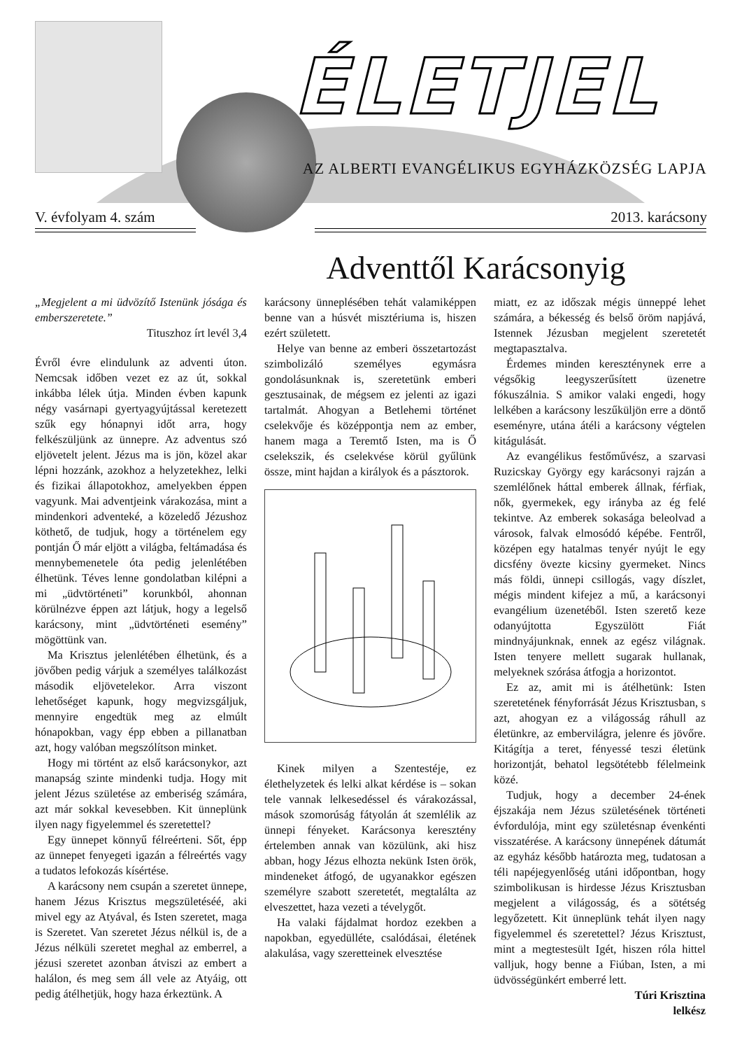ÉLETJEL
AZ ALBERTI EVANGÉLIKUS EGYHÁZKÖZSÉG LAPJA
V. évfolyam 4. szám 2013. karácsony
Adventtől Karácsonyig
„Megjelent a mi üdvözítő Istenünk jósága és emberszeretete.”
Tituszhoz írt levél 3,4
Évről évre elindulunk az adventi úton. Nemcsak időben vezet ez az út, sokkal inkábba lélek útja. Minden évben kapunk négy vasárnapi gyertyagyújtással keretezett szűk egy hónapnyi időt arra, hogy felkészüljünk az ünnepre. Az adventus szó eljövetelt jelent. Jézus ma is jön, közel akar lépni hozzánk, azokhoz a helyzetekhez, lelki és fizikai állapotokhoz, amelyekben éppen vagyunk. Mai adventjeink várakozása, mint a mindenkori adventeké, a közeledő Jézushoz köthető, de tudjuk, hogy a történelem egy pontján Ő már eljött a világba, feltámadása és mennybemenetele óta pedig jelenlétében élhetünk. Téves lenne gondolatban kilépni a mi „üdvtörténeti” korunkból, ahonnan körülnézve éppen azt látjuk, hogy a legelső karácsony, mint „üdvtörténeti esemény” mögöttünk van.
Ma Krisztus jelenlétében élhetünk, és a jövőben pedig várjuk a személyes találkozást második eljövetelekor. Arra viszont lehetőséget kapunk, hogy megvizsgáljuk, mennyire engedtük meg az elmúlt hónapokban, vagy épp ebben a pillanatban azt, hogy valóban megszólítson minket.
Hogy mi történt az első karácsonykor, azt manapság szinte mindenki tudja. Hogy mit jelent Jézus születése az emberiség számára, azt már sokkal kevesebben. Kit ünneplünk ilyen nagy figyelemmel és szeretettel?
Egy ünnepet könnyű félreérteni. Sőt, épp az ünnepet fenyegeti igazán a félreértés vagy a tudatos lefokozás kísértése.
A karácsony nem csupán a szeretet ünnepe, hanem Jézus Krisztus megszületéséé, aki mivel egy az Atyával, és Isten szeretet, maga is Szeretet. Van szeretet Jézus nélkül is, de a Jézus nélküli szeretet meghal az emberrel, a jézusi szeretet azonban átviszi az embert a halálon, és meg sem áll vele az Atyáig, ott pedig átélhetjük, hogy haza érkeztünk. A
karácsony ünneplésében tehát valamiképpen benne van a húsvét misztériuma is, hiszen ezért született.
Helye van benne az emberi összetartozást szimbolizáló személyes egymásra gondolásunknak is, szeretetünk emberi gesztusainak, de mégsem ez jelenti az igazi tartalmát. Ahogyan a Betlehemi történet cselekvője és középpontja nem az ember, hanem maga a Teremtő Isten, ma is Ő cselekszik, és cselekvése körül gyűlünk össze, mint hajdan a királyok és a pásztorok.
Kinek milyen a Szentestéje, ez élethelyzetek és lelki alkat kérdése is – sokan tele vannak lelkesedéssel és várakozással, mások szomorúság fátyolán át szemlélik az ünnepi fényeket. Karácsonya keresztény értelemben annak van közülünk, aki hisz abban, hogy Jézus elhozta nekünk Isten örök, mindeneket átfogó, de ugyanakkor egészen személyre szabott szeretetét, megtalálta az elveszettet, haza vezeti a tévelygőt.
Ha valaki fájdalmat hordoz ezekben a napokban, egyedülléte, csalódásai, életének alakulása, vagy szeretteinek elvesztése
miatt, ez az időszak mégis ünneppé lehet számára, a békesség és belső öröm napjává, Istennek Jézusban megjelent szeretetét megtapasztalva.
Érdemes minden keresztény­nek erre a végsőkig leegyszerűsített üzenetre fókuszálnia. S amikor valaki engedi, hogy lelkében a karácsony leszűküljön erre a döntő eseményre, utána átéli a karácsony végtelen kitágulását.
Az evangélikus festőművész, a szarvasi Ruzicskay György egy karácsonyi rajzán a szemlélőnek háttal emberek állnak, férfiak, nők, gyermekek, egy irányba az ég felé tekintve. Az emberek sokasága beleolvad a városok, falvak elmosódó képébe. Fentről, középen egy hatalmas tenyér nyújt le egy dicsfény övezte kicsiny gyermeket. Nincs más földi, ünnepi csillogás, vagy díszlet, mégis mindent kifejez a mű, a karácsonyi evangélium üzenetéből. Isten szerető keze odanyújtotta Egyszülött Fiát mindnyájunknak, ennek az egész világnak. Isten tenyere mellett sugarak hullanak, melyeknek szórása átfogja a horizontot.
Ez az, amit mi is átélhetünk: Isten szeretetének fényforrását Jézus Krisztusban, s azt, ahogyan ez a világosság ráhull az életünkre, az embervilágra, jelenre és jövőre. Kitágítja a teret, fényessé teszi életünk horizontját, behatol legsötétebb félelmeink közé.
Tudjuk, hogy a december 24-ének éjszakája nem Jézus születésének történeti évfordulója, mint egy születésnap évenkénti visszatérése. A karácsony ünnepének dátumát az egyház később határozta meg, tudatosan a téli napéjegyenlőség utáni időpontban, hogy szimbolikusan is hirdesse Jézus Krisztusban megjelent a világosság, és a sötétség legyőzetett. Kit ünneplünk tehát ilyen nagy figyelemmel és szeretettel? Jézus Krisztust, mint a megtestesült Igét, hiszen róla hittel valljuk, hogy benne a Fiúban, Isten, a mi üdvösségünkért emberré lett.
Túri Krisztina
lelkész